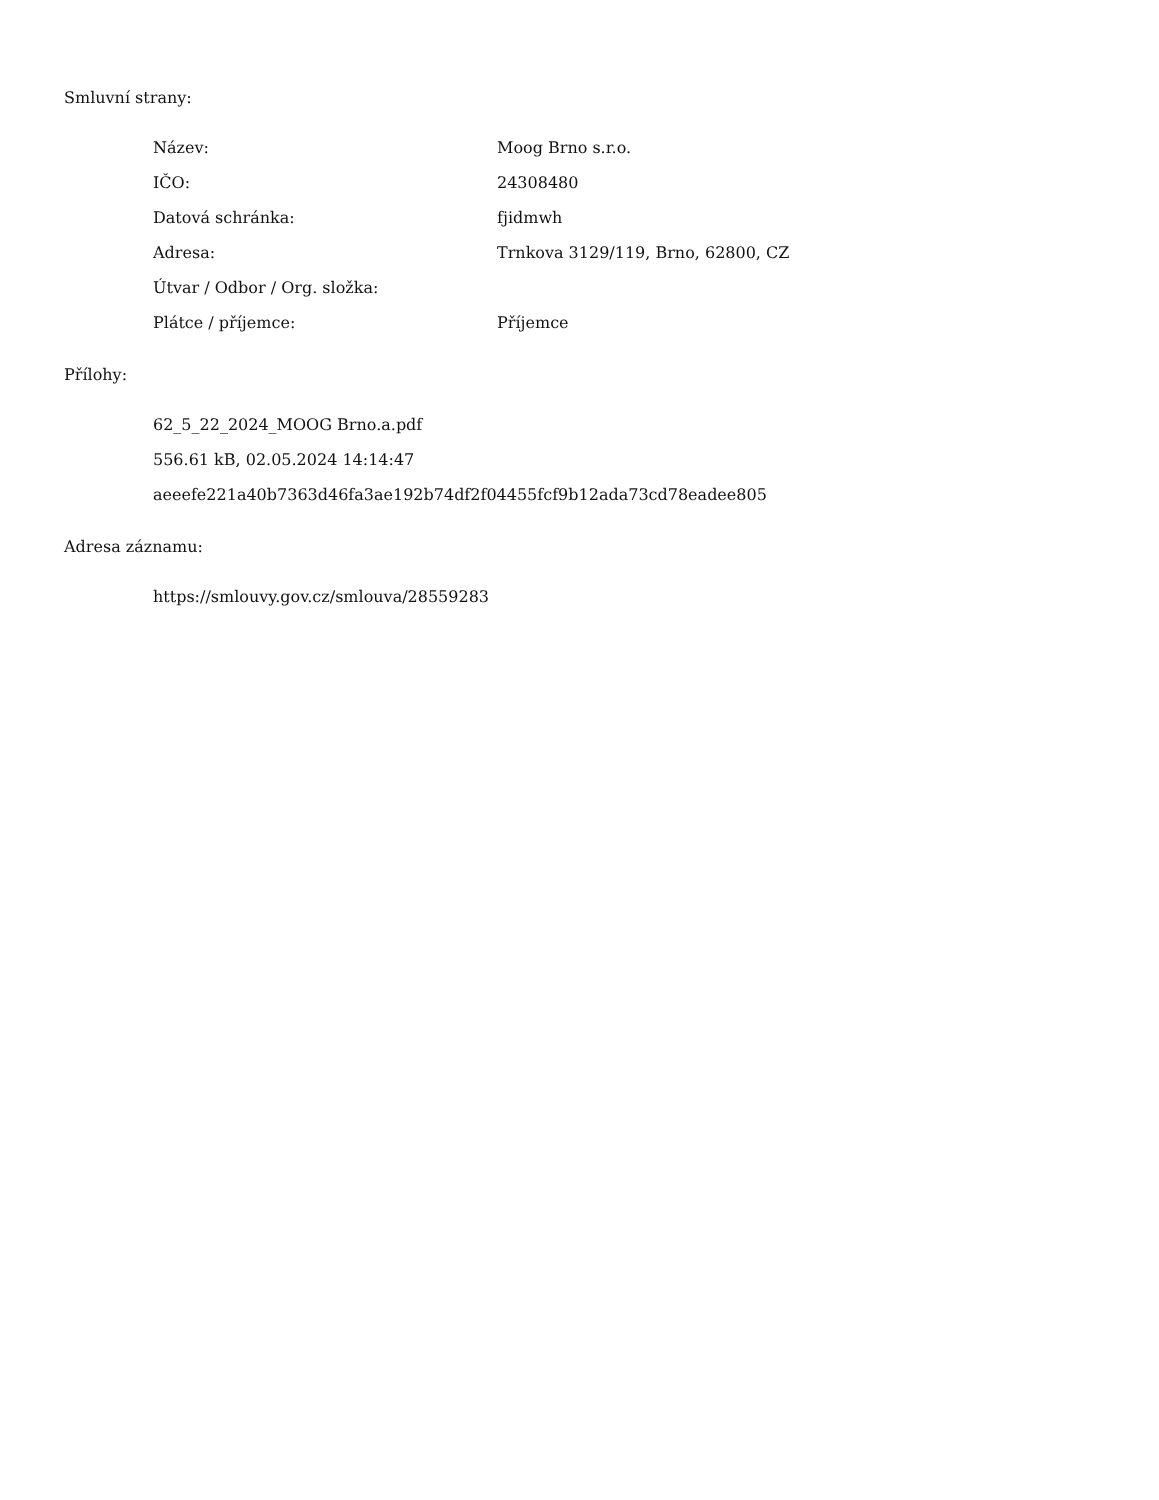Smluvní strany:
Název: Moog Brno s.r.o.
IČO: 24308480
Datová schránka: fjidmwh
Adresa:
Trnkova 3129/119, Brno, 62800, CZ
Útvar / Odbor / Org. složka:
Plátce / příjemce: Příjemce
Přílohy:
62_5_22_2024_MOOG Brno.a.pdf
556.61 kB, 02.05.2024 14:14:47
aeeefe221a40b7363d46fa3ae192b74df2f04455fcf9b12ada73cd78eadee805
Adresa záznamu:
https://smlouvy.gov.cz/smlouva/28559283